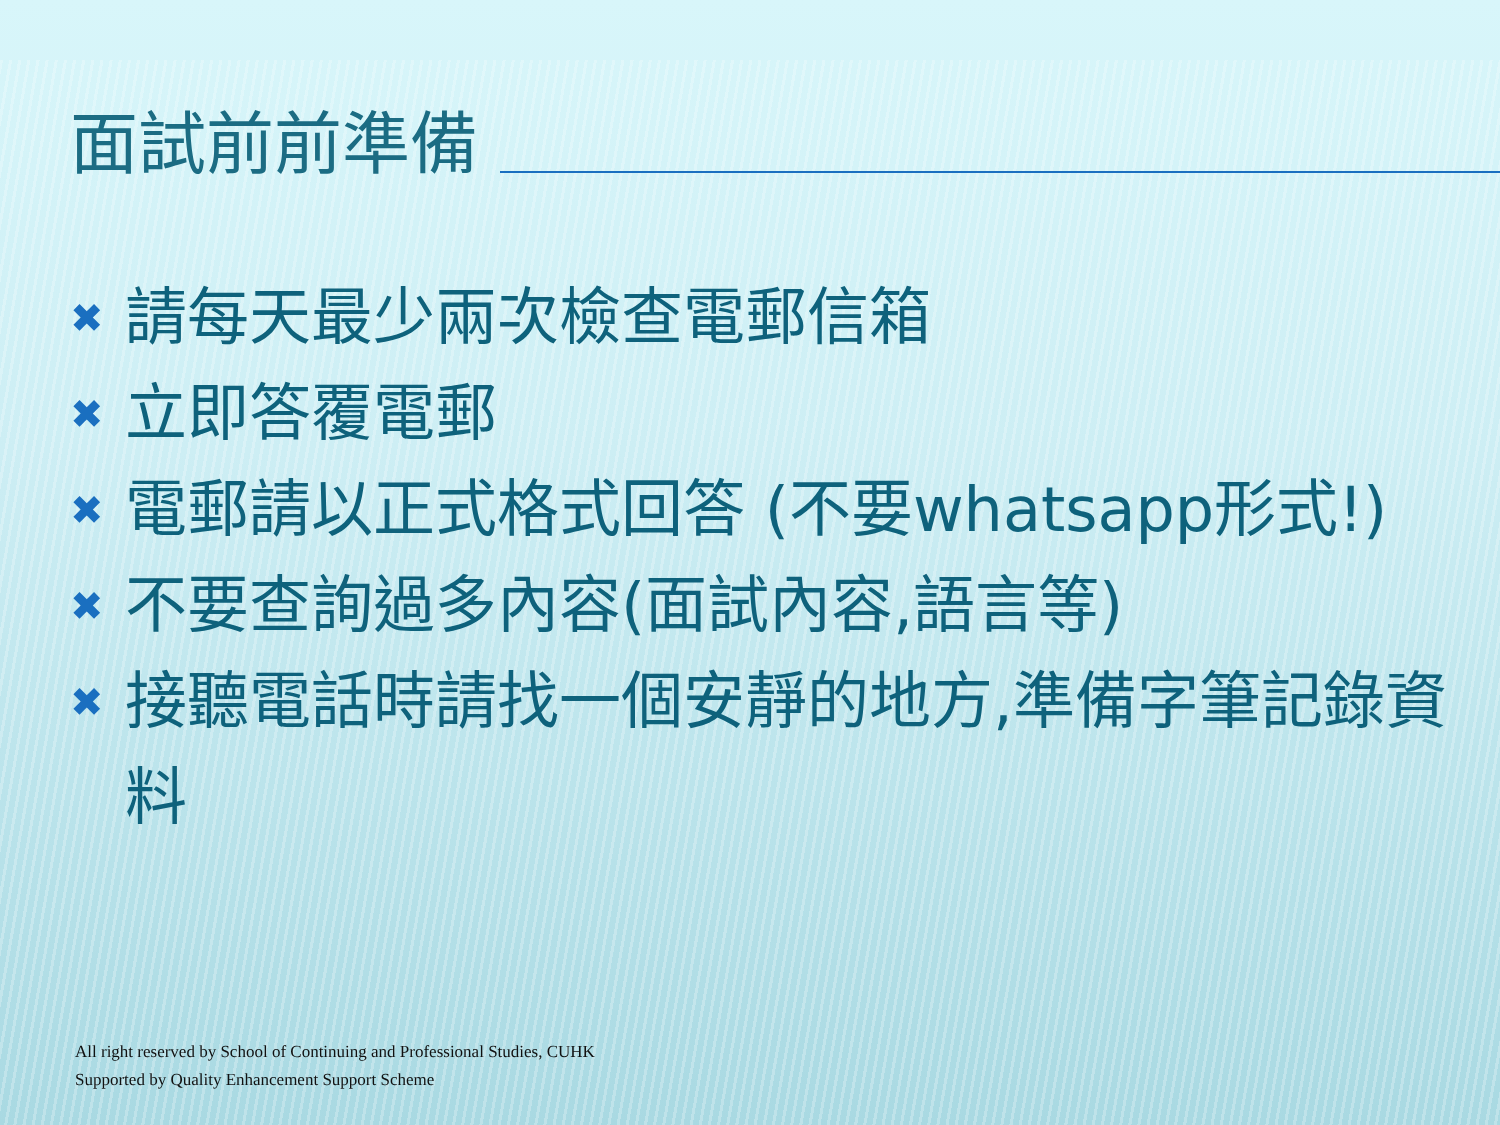面試前前準備
✖ 請每天最少兩次檢查電郵信箱
✖ 立即答覆電郵
✖ 電郵請以正式格式回答 (不要whatsapp形式!)
✖ 不要查詢過多內容(面試內容,語言等)
✖ 接聽電話時請找一個安靜的地方,準備字筆記錄資料
All right reserved by School of Continuing and Professional Studies, CUHK
Supported by Quality Enhancement Support Scheme